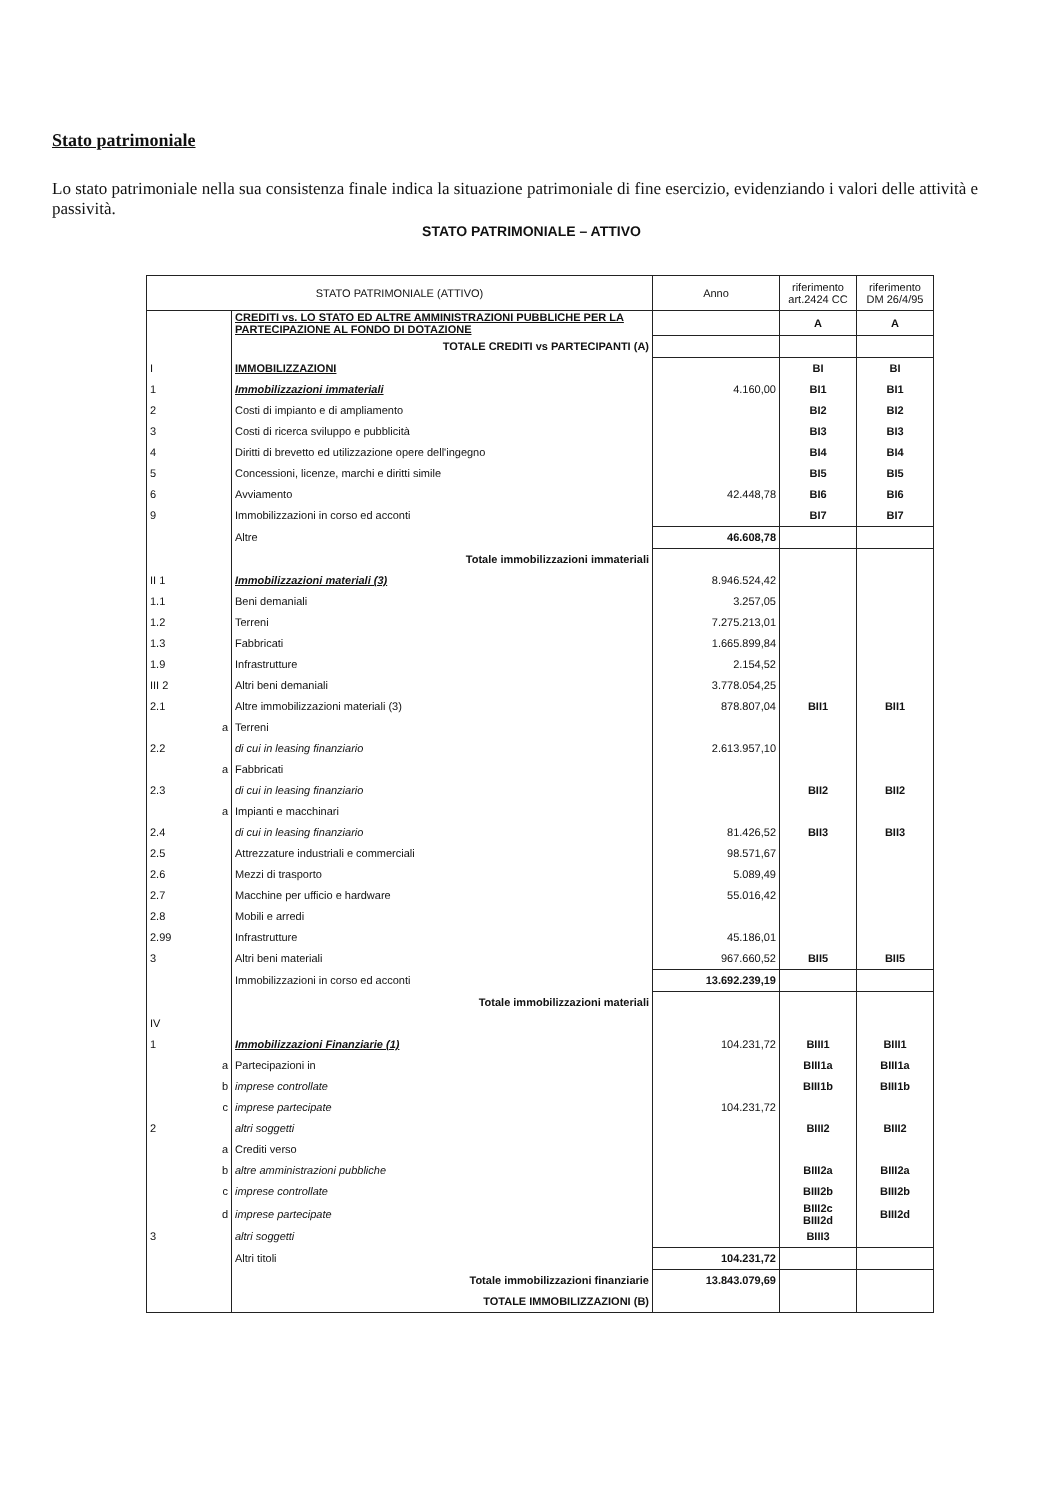Stato patrimoniale
Lo stato patrimoniale nella sua consistenza finale indica la situazione patrimoniale di fine esercizio, evidenziando i valori delle attività e passività.
STATO PATRIMONIALE – ATTIVO
| STATO PATRIMONIALE (ATTIVO) | | | Anno | riferimento art.2424 CC | riferimento DM 26/4/95 |
| --- | --- | --- | --- | --- | --- |
| | | CREDITI vs. LO STATO ED ALTRE AMMINISTRAZIONI PUBBLICHE PER LA PARTECIPAZIONE AL FONDO DI DOTAZIONE | | A | A |
| | | TOTALE CREDITI vs PARTECIPANTI (A) | | | |
| I | | IMMOBILIZZAZIONI | | BI | BI |
| 1 | | Immobilizzazioni immateriali | 4.160,00 | BI1 | BI1 |
| 2 | | Costi di impianto e di ampliamento | | BI2 | BI2 |
| 3 | | Costi di ricerca sviluppo e pubblicità | | BI3 | BI3 |
| 4 | | Diritti di brevetto ed utilizzazione opere dell'ingegno | | BI4 | BI4 |
| 5 | | Concessioni, licenze, marchi e diritti simile | | BI5 | BI5 |
| 6 | | Avviamento | 42.448,78 | BI6 | BI6 |
| 9 | | Immobilizzazioni in corso ed acconti | | BI7 | BI7 |
| | | Altre | 46.608,78 | | |
| | | Totale immobilizzazioni immateriali | | | |
| II 1 | | Immobilizzazioni materiali (3) | 8.946.524,42 | | |
| 1.1 | | Beni demaniali | 3.257,05 | | |
| 1.2 | | Terreni | 7.275.213,01 | | |
| 1.3 | | Fabbricati | 1.665.899,84 | | |
| 1.9 | | Infrastrutture | 2.154,52 | | |
| III 2 | | Altri beni demaniali | 3.778.054,25 | | |
| 2.1 | | Altre immobilizzazioni materiali (3) | 878.807,04 | BII1 | BII1 |
| | a | Terreni | | | |
| 2.2 | | di cui in leasing finanziario | 2.613.957,10 | | |
| | a | Fabbricati | | | |
| 2.3 | | di cui in leasing finanziario | | BII2 | BII2 |
| | a | Impianti e macchinari | | | |
| 2.4 | | di cui in leasing finanziario | 81.426,52 | BII3 | BII3 |
| 2.5 | | Attrezzature industriali e commerciali | 98.571,67 | | |
| 2.6 | | Mezzi di trasporto | 5.089,49 | | |
| 2.7 | | Macchine per ufficio e hardware | 55.016,42 | | |
| 2.8 | | Mobili e arredi | | | |
| 2.99 | | Infrastrutture | 45.186,01 | | |
| 3 | | Altri beni materiali | 967.660,52 | BII5 | BII5 |
| | | Immobilizzazioni in corso ed acconti | 13.692.239,19 | | |
| | | Totale immobilizzazioni materiali | | | |
| IV | | | | | |
| 1 | | Immobilizzazioni Finanziarie (1) | 104.231,72 | BIII1 | BIII1 |
| | a | Partecipazioni in | | BIII1a | BIII1a |
| | b | imprese controllate | | BIII1b | BIII1b |
| | c | imprese partecipate | 104.231,72 | | |
| 2 | | altri soggetti | | BIII2 | BIII2 |
| | a | Crediti verso | | | |
| | b | altre amministrazioni pubbliche | | BIII2a | BIII2a |
| | c | imprese controllate | | BIII2b | BIII2b |
| | d | imprese partecipate | | BIII2c BIII2d | BIII2d |
| 3 | | altri soggetti | | BIII3 | |
| | | Altri titoli | 104.231,72 | | |
| | | Totale immobilizzazioni finanziarie | 13.843.079,69 | | |
| | | TOTALE IMMOBILIZZAZIONI (B) | | | |